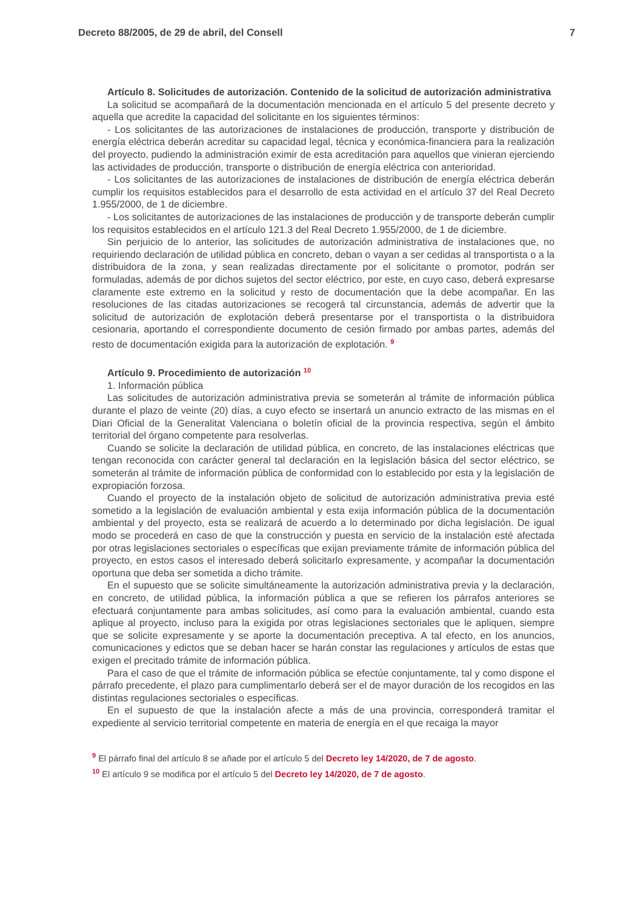Decreto 88/2005, de 29 de abril, del Consell 7
Artículo 8. Solicitudes de autorización. Contenido de la solicitud de autorización administrativa
La solicitud se acompañará de la documentación mencionada en el artículo 5 del presente decreto y aquella que acredite la capacidad del solicitante en los siguientes términos:
- Los solicitantes de las autorizaciones de instalaciones de producción, transporte y distribución de energía eléctrica deberán acreditar su capacidad legal, técnica y económica-financiera para la realización del proyecto, pudiendo la administración eximir de esta acreditación para aquellos que vinieran ejerciendo las actividades de producción, transporte o distribución de energía eléctrica con anterioridad.
- Los solicitantes de las autorizaciones de instalaciones de distribución de energía eléctrica deberán cumplir los requisitos establecidos para el desarrollo de esta actividad en el artículo 37 del Real Decreto 1.955/2000, de 1 de diciembre.
- Los solicitantes de autorizaciones de las instalaciones de producción y de transporte deberán cumplir los requisitos establecidos en el artículo 121.3 del Real Decreto 1.955/2000, de 1 de diciembre.
Sin perjuicio de lo anterior, las solicitudes de autorización administrativa de instalaciones que, no requiriendo declaración de utilidad pública en concreto, deban o vayan a ser cedidas al transportista o a la distribuidora de la zona, y sean realizadas directamente por el solicitante o promotor, podrán ser formuladas, además de por dichos sujetos del sector eléctrico, por este, en cuyo caso, deberá expresarse claramente este extremo en la solicitud y resto de documentación que la debe acompañar. En las resoluciones de las citadas autorizaciones se recogerá tal circunstancia, además de advertir que la solicitud de autorización de explotación deberá presentarse por el transportista o la distribuidora cesionaria, aportando el correspondiente documento de cesión firmado por ambas partes, además del resto de documentación exigida para la autorización de explotación. <sup>9</sup>
Artículo 9. Procedimiento de autorización <sup>10</sup>
1. Información pública
Las solicitudes de autorización administrativa previa se someterán al trámite de información pública durante el plazo de veinte (20) días, a cuyo efecto se insertará un anuncio extracto de las mismas en el Diari Oficial de la Generalitat Valenciana o boletín oficial de la provincia respectiva, según el ámbito territorial del órgano competente para resolverlas.
Cuando se solicite la declaración de utilidad pública, en concreto, de las instalaciones eléctricas que tengan reconocida con carácter general tal declaración en la legislación básica del sector eléctrico, se someterán al trámite de información pública de conformidad con lo establecido por esta y la legislación de expropiación forzosa.
Cuando el proyecto de la instalación objeto de solicitud de autorización administrativa previa esté sometido a la legislación de evaluación ambiental y esta exija información pública de la documentación ambiental y del proyecto, esta se realizará de acuerdo a lo determinado por dicha legislación. De igual modo se procederá en caso de que la construcción y puesta en servicio de la instalación esté afectada por otras legislaciones sectoriales o específicas que exijan previamente trámite de información pública del proyecto, en estos casos el interesado deberá solicitarlo expresamente, y acompañar la documentación oportuna que deba ser sometida a dicho trámite.
En el supuesto que se solicite simultáneamente la autorización administrativa previa y la declaración, en concreto, de utilidad pública, la información pública a que se refieren los párrafos anteriores se efectuará conjuntamente para ambas solicitudes, así como para la evaluación ambiental, cuando esta aplique al proyecto, incluso para la exigida por otras legislaciones sectoriales que le apliquen, siempre que se solicite expresamente y se aporte la documentación preceptiva. A tal efecto, en los anuncios, comunicaciones y edictos que se deban hacer se harán constar las regulaciones y artículos de estas que exigen el precitado trámite de información pública.
Para el caso de que el trámite de información pública se efectúe conjuntamente, tal y como dispone el párrafo precedente, el plazo para cumplimentarlo deberá ser el de mayor duración de los recogidos en las distintas regulaciones sectoriales o específicas.
En el supuesto de que la instalación afecte a más de una provincia, corresponderá tramitar el expediente al servicio territorial competente en materia de energía en el que recaiga la mayor
<sup>9</sup> El párrafo final del artículo 8 se añade por el artículo 5 del Decreto ley 14/2020, de 7 de agosto.
<sup>10</sup> El artículo 9 se modifica por el artículo 5 del Decreto ley 14/2020, de 7 de agosto.